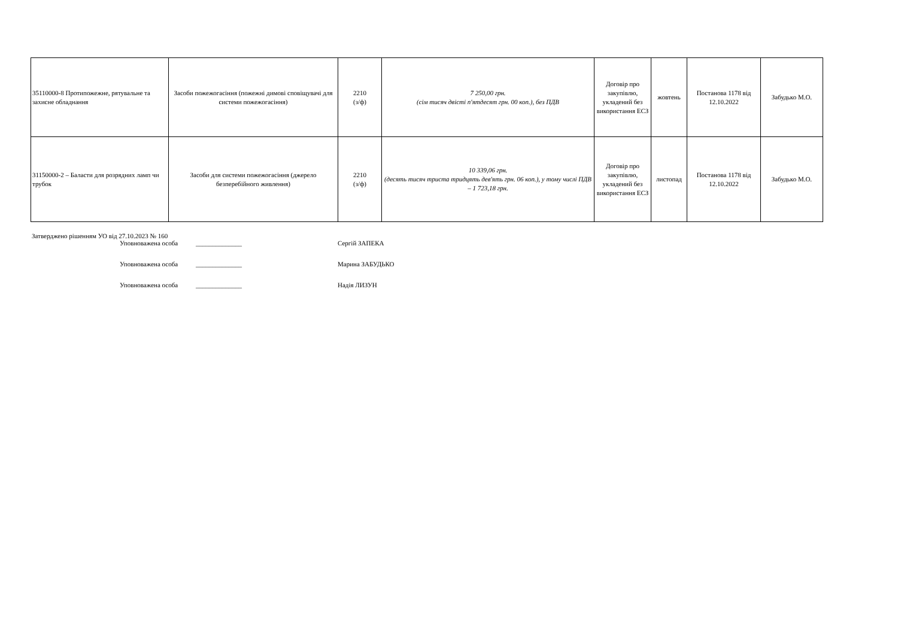| 35110000-8 Протипожежне, рятувальне та захисне обладнання | Засоби пожежогасіння (пожежні димові сповіщувачі для системи пожежогасіння) | 2210 (з/ф) | 7 250,00 грн. (сім тисяч двісті п'ятдесят грн. 00 коп.), без ПДВ | Договір про закупівлю, укладений без використання ЕСЗ | жовтень | Постанова 1178 від 12.10.2022 | Забудько М.О. |
| 31150000-2 – Баласти для розрядних ламп чи трубок | Засоби для системи пожежогасіння (джерело безперебійного живлення) | 2210 (з/ф) | 10 339,06 грн. (десять тисяч триста тридцять дев'ять грн. 06 коп.), у тому числі ПДВ – 1 723,18 грн. | Договір про закупівлю, укладений без використання ЕСЗ | листопад | Постанова 1178 від 12.10.2022 | Забудько М.О. |
Затверджено рішенням УО від 27.10.2023 № 160
Уповноважена особа ______________ Сергій ЗАПЕКА
Уповноважена особа ______________ Марина ЗАБУДЬКО
Уповноважена особа ______________ Надія ЛИЗУН